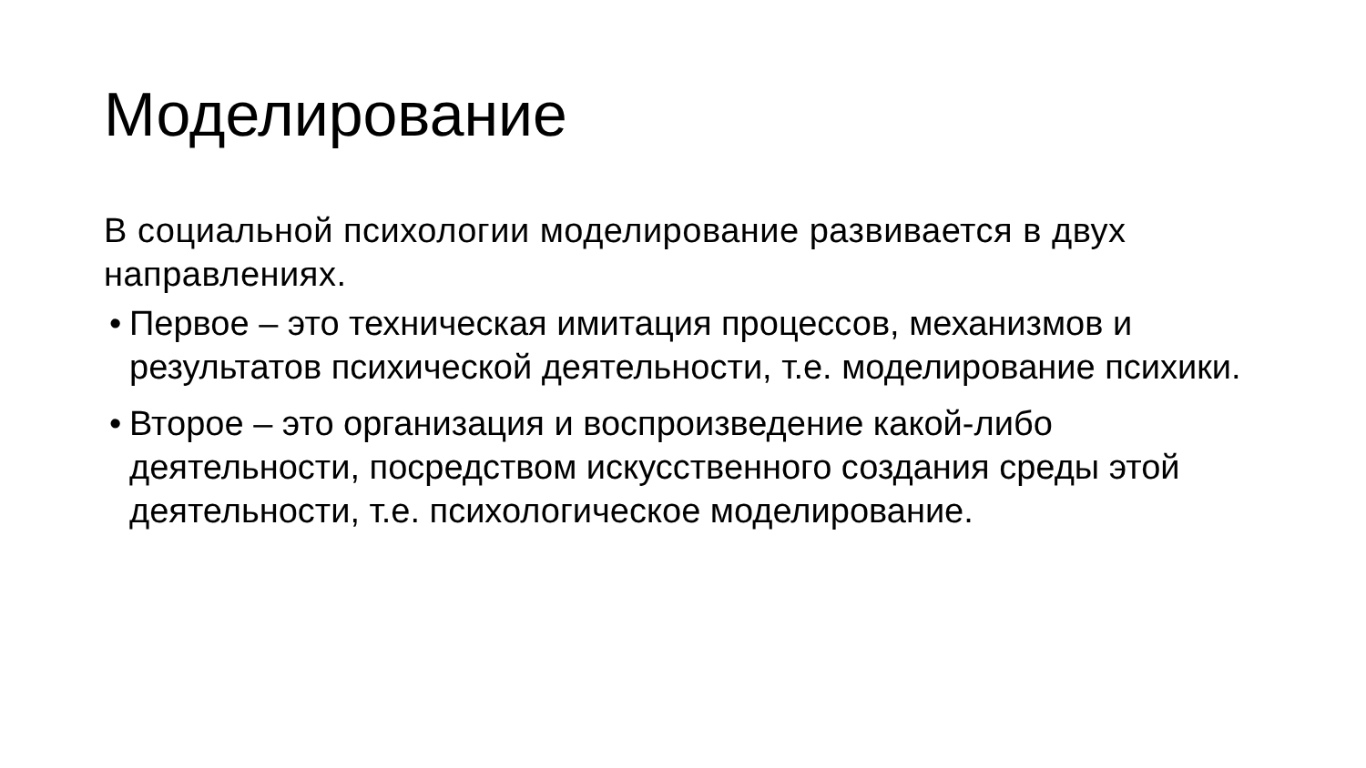Моделирование
В социальной психологии моделирование развивается в двух направлениях.
• Первое – это техническая имитация процессов, механизмов и результатов психической деятельности, т.е. моделирование психики.
• Второе – это организация и воспроизведение какой-либо деятельности, посредством искусственного создания среды этой деятельности, т.е. психологическое моделирование.